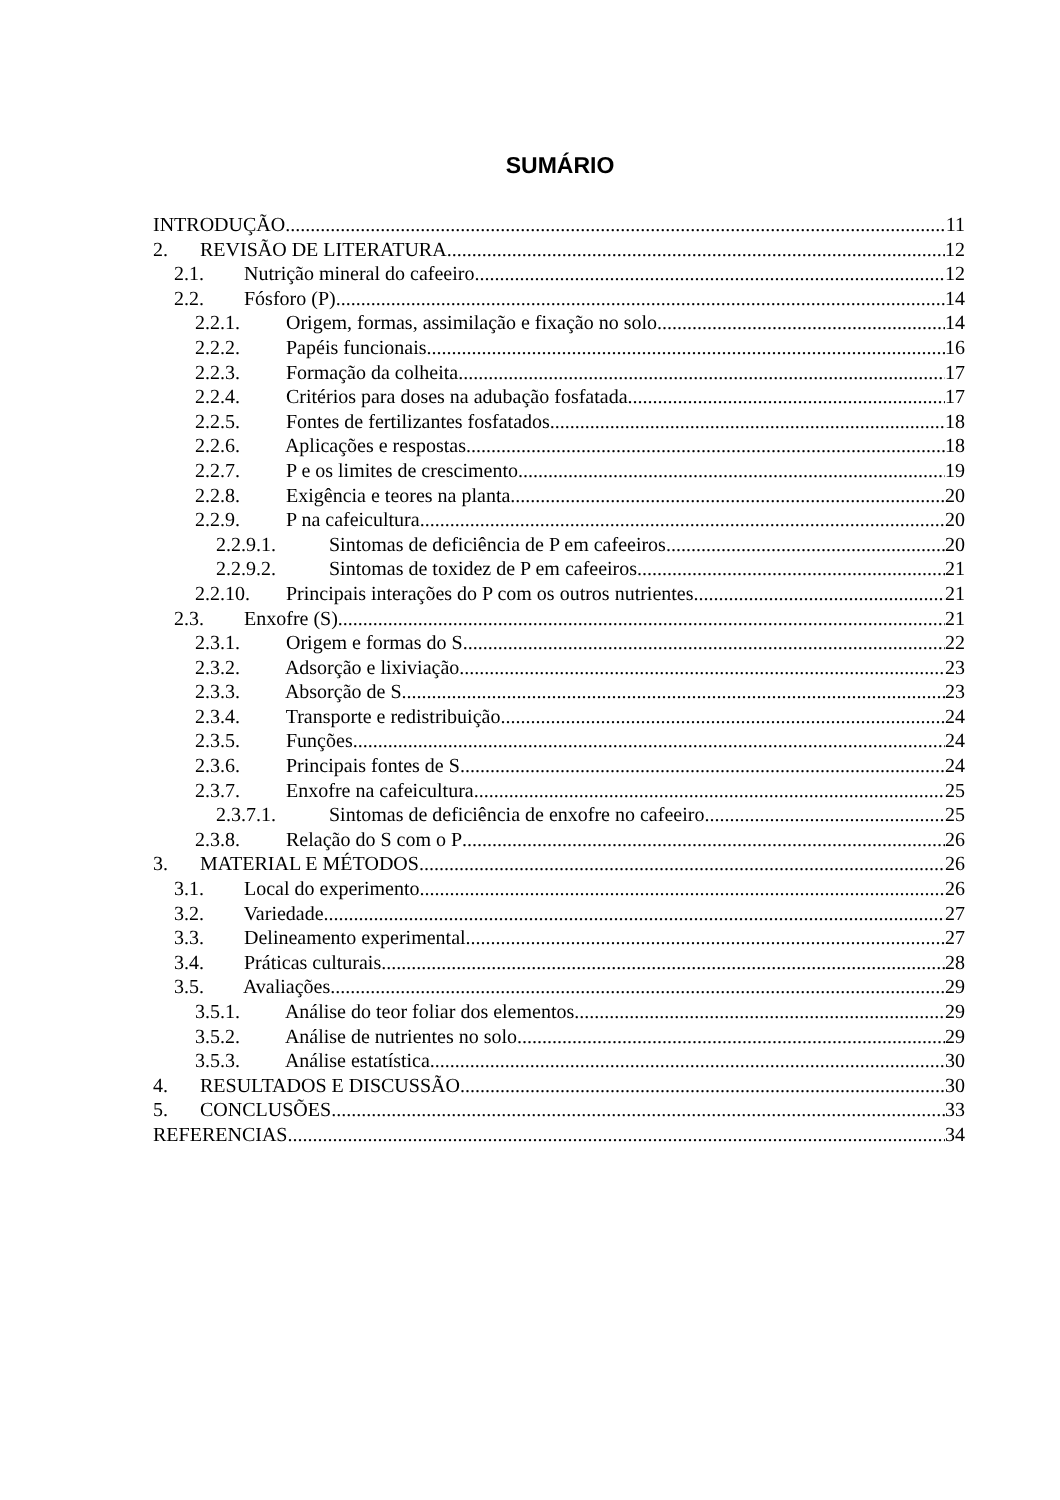SUMÁRIO
INTRODUÇÃO 11
2. REVISÃO DE LITERATURA 12
2.1. Nutrição mineral do cafeeiro 12
2.2. Fósforo (P) 14
2.2.1. Origem, formas, assimilação e fixação no solo 14
2.2.2. Papéis funcionais 16
2.2.3. Formação da colheita 17
2.2.4. Critérios para doses na adubação fosfatada 17
2.2.5. Fontes de fertilizantes fosfatados 18
2.2.6. Aplicações e respostas 18
2.2.7. P e os limites de crescimento 19
2.2.8. Exigência e teores na planta 20
2.2.9. P na cafeicultura 20
2.2.9.1. Sintomas de deficiência de P em cafeeiros 20
2.2.9.2. Sintomas de toxidez de P em cafeeiros 21
2.2.10. Principais interações do P com os outros nutrientes 21
2.3. Enxofre (S) 21
2.3.1. Origem e formas do S 22
2.3.2. Adsorção e lixiviação 23
2.3.3. Absorção de S 23
2.3.4. Transporte e redistribuição 24
2.3.5. Funções 24
2.3.6. Principais fontes de S 24
2.3.7. Enxofre na cafeicultura 25
2.3.7.1. Sintomas de deficiência de enxofre no cafeeiro 25
2.3.8. Relação do S com o P 26
3. MATERIAL E MÉTODOS 26
3.1. Local do experimento 26
3.2. Variedade 27
3.3. Delineamento experimental 27
3.4. Práticas culturais 28
3.5. Avaliações 29
3.5.1. Análise do teor foliar dos elementos 29
3.5.2. Análise de nutrientes no solo 29
3.5.3. Análise estatística 30
4. RESULTADOS E DISCUSSÃO 30
5. CONCLUSÕES 33
REFERENCIAS 34